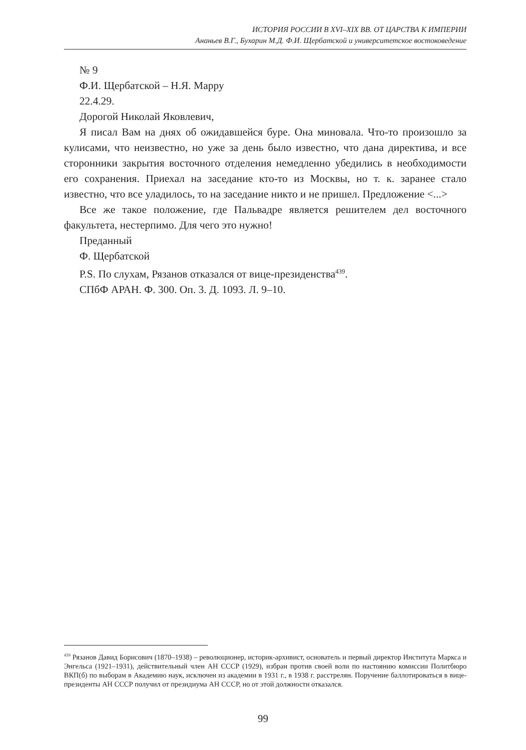ИСТОРИЯ РОССИИ В XVI–XIX ВВ. ОТ ЦАРСТВА К ИМПЕРИИ
Ананьев В.Г., Бухарин М.Д. Ф.И. Щербатской и университетское востоковедение
№ 9
Ф.И. Щербатской – Н.Я. Марру
22.4.29.
Дорогой Николай Яковлевич,
Я писал Вам на днях об ожидавшейся буре. Она миновала. Что-то произошло за кулисами, что неизвестно, но уже за день было известно, что дана директива, и все сторонники закрытия восточного отделения немедленно убедились в необходимости его сохранения. Приехал на заседание кто-то из Москвы, но т. к. заранее стало известно, что все уладилось, то на заседание никто и не пришел. Предложение <...>
Все же такое положение, где Пальвадре является решителем дел восточного факультета, нестерпимо. Для чего это нужно!
Преданный
Ф. Щербатской
P.S. По слухам, Рязанов отказался от вице-президенства<sup>439</sup>.
СПбФ АРАН. Ф. 300. Оп. 3. Д. 1093. Л. 9–10.
<sup>439</sup> Рязанов Давид Борисович (1870–1938) – революционер, историк-архивист, основатель и первый директор Института Маркса и Энгельса (1921–1931), действительный член АН СССР (1929), избран против своей воли по настоянию комиссии Политбюро ВКП(б) по выборам в Академию наук, исключен из академии в 1931 г., в 1938 г. расстрелян. Поручение баллотироваться в вице-президенты АН СССР получил от президиума АН СССР, но от этой должности отказался.
99